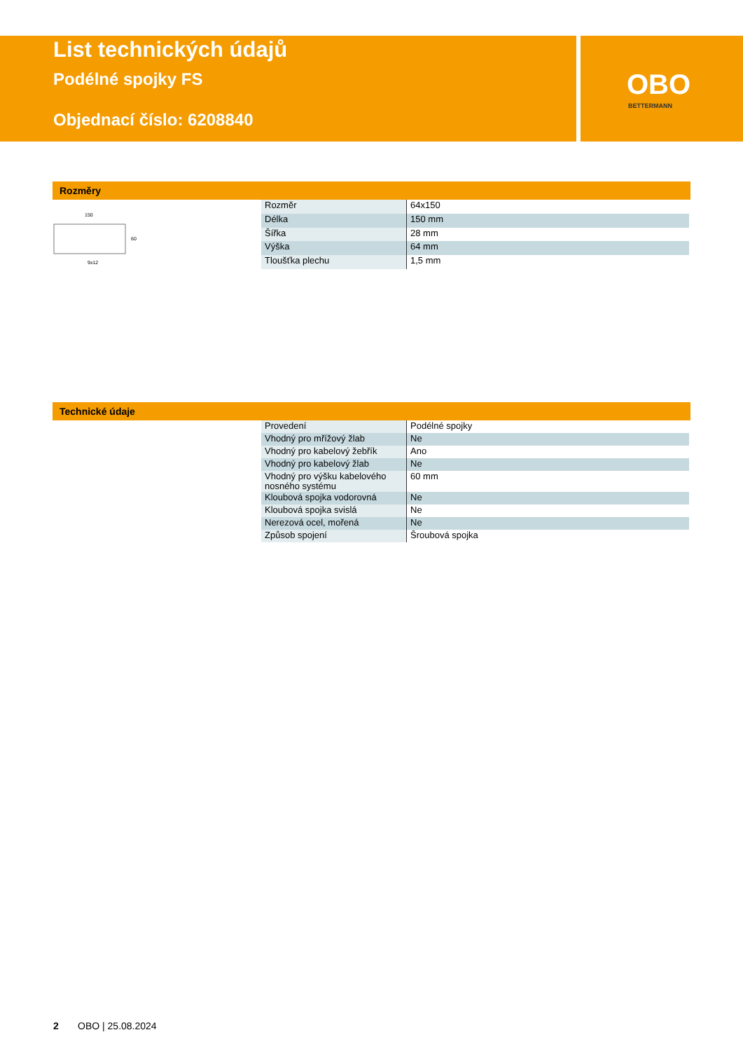OBO
BETTERMANN
List technických údajů
Podélné spojky FS
Objednací číslo: 6208840
Rozměry
150
9x12
60
| Rozměr | 64x150 |
| Délka | 150 mm |
| Šířka | 28 mm |
| Výška | 64 mm |
| Tloušťka plechu | 1,5 mm |
Technické údaje
| Provedení | Podélné spojky |
| Vhodný pro mřížový žlab | Ne |
| Vhodný pro kabelový žebřík | Ano |
| Vhodný pro kabelový žlab | Ne |
| Vhodný pro výšku kabelového nosného systému | 60 mm |
| Kloubová spojka vodorovná | Ne |
| Kloubová spojka svislá | Ne |
| Nerezová ocel, mořená | Ne |
| Způsob spojení | Šroubová spojka |
2 OBO | 25.08.2024